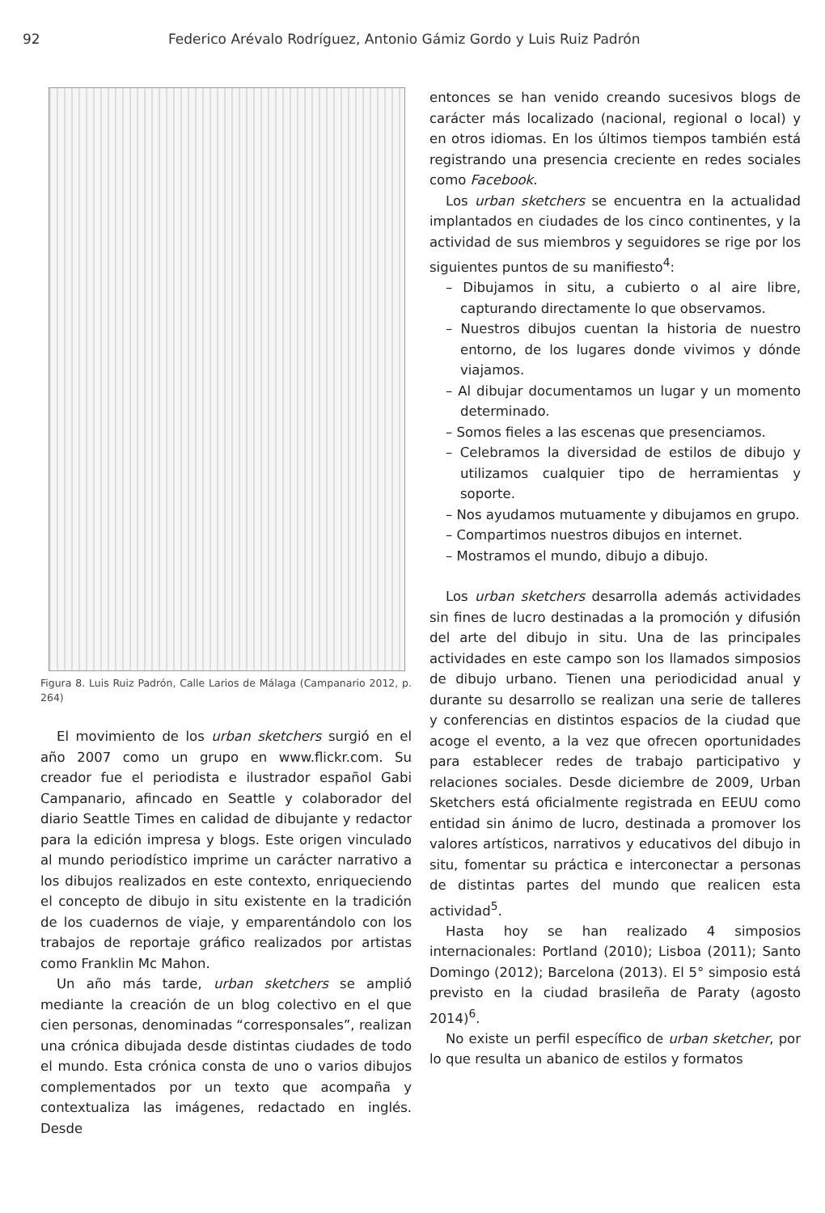92 Federico Arévalo Rodríguez, Antonio Gámiz Gordo y Luis Ruiz Padrón
Figura 8. Luis Ruiz Padrón, Calle Larios de Málaga (Campanario 2012, p. 264)
El movimiento de los urban sketchers surgió en el año 2007 como un grupo en www.flickr.com. Su creador fue el periodista e ilustrador español Gabi Campanario, afincado en Seattle y colaborador del diario Seattle Times en calidad de dibujante y redactor para la edición impresa y blogs. Este origen vinculado al mundo periodístico imprime un carácter narrativo a los dibujos realizados en este contexto, enriqueciendo el concepto de dibujo in situ existente en la tradición de los cuadernos de viaje, y emparentándolo con los trabajos de reportaje gráfico realizados por artistas como Franklin Mc Mahon.
Un año más tarde, urban sketchers se amplió mediante la creación de un blog colectivo en el que cien personas, denominadas “corresponsales”, realizan una crónica dibujada desde distintas ciudades de todo el mundo. Esta crónica consta de uno o varios dibujos complementados por un texto que acompaña y contextualiza las imágenes, redactado en inglés. Desde
entonces se han venido creando sucesivos blogs de carácter más localizado (nacional, regional o local) y en otros idiomas. En los últimos tiempos también está registrando una presencia creciente en redes sociales como Facebook.
Los urban sketchers se encuentra en la actualidad implantados en ciudades de los cinco continentes, y la actividad de sus miembros y seguidores se rige por los siguientes puntos de su manifiesto<sup>4</sup>:
– Dibujamos in situ, a cubierto o al aire libre, capturando directamente lo que observamos.
– Nuestros dibujos cuentan la historia de nuestro entorno, de los lugares donde vivimos y dónde viajamos.
– Al dibujar documentamos un lugar y un momento determinado.
– Somos fieles a las escenas que presenciamos.
– Celebramos la diversidad de estilos de dibujo y utilizamos cualquier tipo de herramientas y soporte.
– Nos ayudamos mutuamente y dibujamos en grupo.
– Compartimos nuestros dibujos en internet.
– Mostramos el mundo, dibujo a dibujo.
Los urban sketchers desarrolla además actividades sin fines de lucro destinadas a la promoción y difusión del arte del dibujo in situ. Una de las principales actividades en este campo son los llamados simposios de dibujo urbano. Tienen una periodicidad anual y durante su desarrollo se realizan una serie de talleres y conferencias en distintos espacios de la ciudad que acoge el evento, a la vez que ofrecen oportunidades para establecer redes de trabajo participativo y relaciones sociales. Desde diciembre de 2009, Urban Sketchers está oficialmente registrada en EEUU como entidad sin ánimo de lucro, destinada a promover los valores artísticos, narrativos y educativos del dibujo in situ, fomentar su práctica e interconectar a personas de distintas partes del mundo que realicen esta actividad<sup>5</sup>.
Hasta hoy se han realizado 4 simposios internacionales: Portland (2010); Lisboa (2011); Santo Domingo (2012); Barcelona (2013). El 5° simposio está previsto en la ciudad brasileña de Paraty (agosto 2014)<sup>6</sup>.
No existe un perfil específico de urban sketcher, por lo que resulta un abanico de estilos y formatos